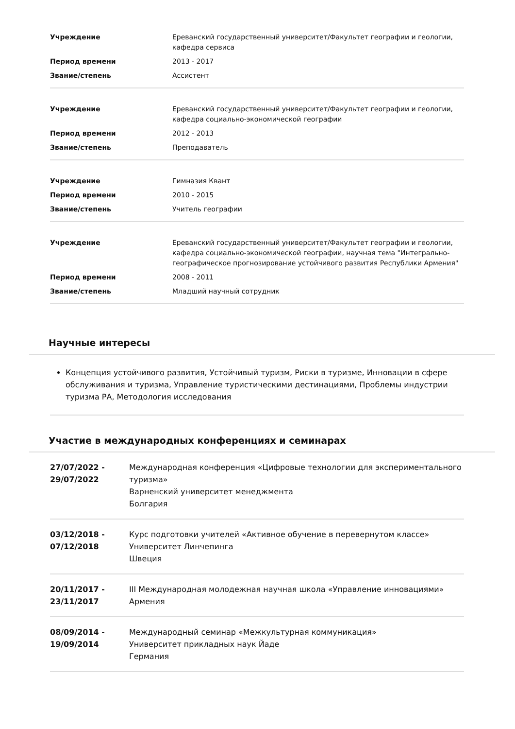| Учреждение | Ереванский государственный университет/Факультет географии и геологии, кафедра сервиса |
| Период времени | 2013 - 2017 |
| Звание/степень | Ассистент |
| Учреждение | Ереванский государственный университет/Факультет географии и геологии, кафедра социально-экономической географии |
| Период времени | 2012 - 2013 |
| Звание/степень | Преподаватель |
| Учреждение | Гимназия Квант |
| Период времени | 2010 - 2015 |
| Звание/степень | Учитель географии |
| Учреждение | Ереванский государственный университет/Факультет географии и геологии, кафедра социально-экономической географии, научная тема "Интегрально-географическое прогнозирование устойчивого развития Республики Армения" |
| Период времени | 2008 - 2011 |
| Звание/степень | Младший научный сотрудник |
Научные интересы
Концепция устойчивого развития, Устойчивый туризм, Риски в туризме, Инновации в сфере обслуживания и туризма, Управление туристическими дестинациями, Проблемы индустрии туризма РА, Методология исследования
Участие в международных конференциях и семинарах
| 27/07/2022 - 29/07/2022 | Международная конференция «Цифровые технологии для экспериментального туризма» Варненский университет менеджмента Болгария |
| 03/12/2018 - 07/12/2018 | Курс подготовки учителей «Активное обучение в перевернутом классе» Университет Линчепинга Швеция |
| 20/11/2017 - 23/11/2017 | III Международная молодежная научная школа «Управление инновациями» Армения |
| 08/09/2014 - 19/09/2014 | Международный семинар «Межкультурная коммуникация» Университет прикладных наук Йаде Германия |